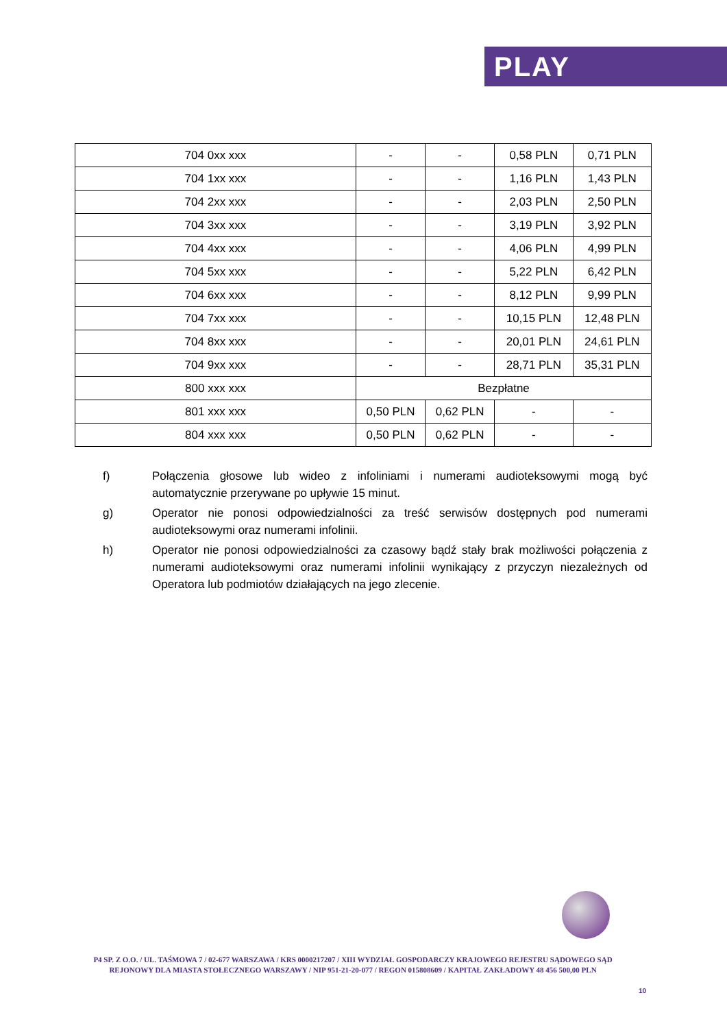PLAY
| 704 0xx xxx | - | - | 0,58 PLN | 0,71 PLN |
| 704 1xx xxx | - | - | 1,16 PLN | 1,43 PLN |
| 704 2xx xxx | - | - | 2,03 PLN | 2,50 PLN |
| 704 3xx xxx | - | - | 3,19 PLN | 3,92 PLN |
| 704 4xx xxx | - | - | 4,06 PLN | 4,99 PLN |
| 704 5xx xxx | - | - | 5,22 PLN | 6,42 PLN |
| 704 6xx xxx | - | - | 8,12 PLN | 9,99 PLN |
| 704 7xx xxx | - | - | 10,15 PLN | 12,48 PLN |
| 704 8xx xxx | - | - | 20,01 PLN | 24,61 PLN |
| 704 9xx xxx | - | - | 28,71 PLN | 35,31 PLN |
| 800 xxx xxx | Bezpłatne | | | |
| 801 xxx xxx | 0,50 PLN | 0,62 PLN | - | - |
| 804 xxx xxx | 0,50 PLN | 0,62 PLN | - | - |
f) Połączenia głosowe lub wideo z infoliniami i numerami audioteksowymi mogą być automatycznie przerywane po upływie 15 minut.
g) Operator nie ponosi odpowiedzialności za treść serwisów dostępnych pod numerami audioteksowymi oraz numerami infolinii.
h) Operator nie ponosi odpowiedzialności za czasowy bądź stały brak możliwości połączenia z numerami audioteksowymi oraz numerami infolinii wynikający z przyczyn niezależnych od Operatora lub podmiotów działających na jego zlecenie.
P4 SP. Z O.O. / UL. TAŚMOWA 7 / 02-677 WARSZAWA / KRS 0000217207 / XIII WYDZIAŁ GOSPODARCZY KRAJOWEGO REJESTRU SĄDOWEGO SĄD REJONOWY DLA MIASTA STOŁECZNEGO WARSZAWY / NIP 951-21-20-077 / REGON 015808609 / KAPITAŁ ZAKŁADOWY 48 456 500,00 PLN
10